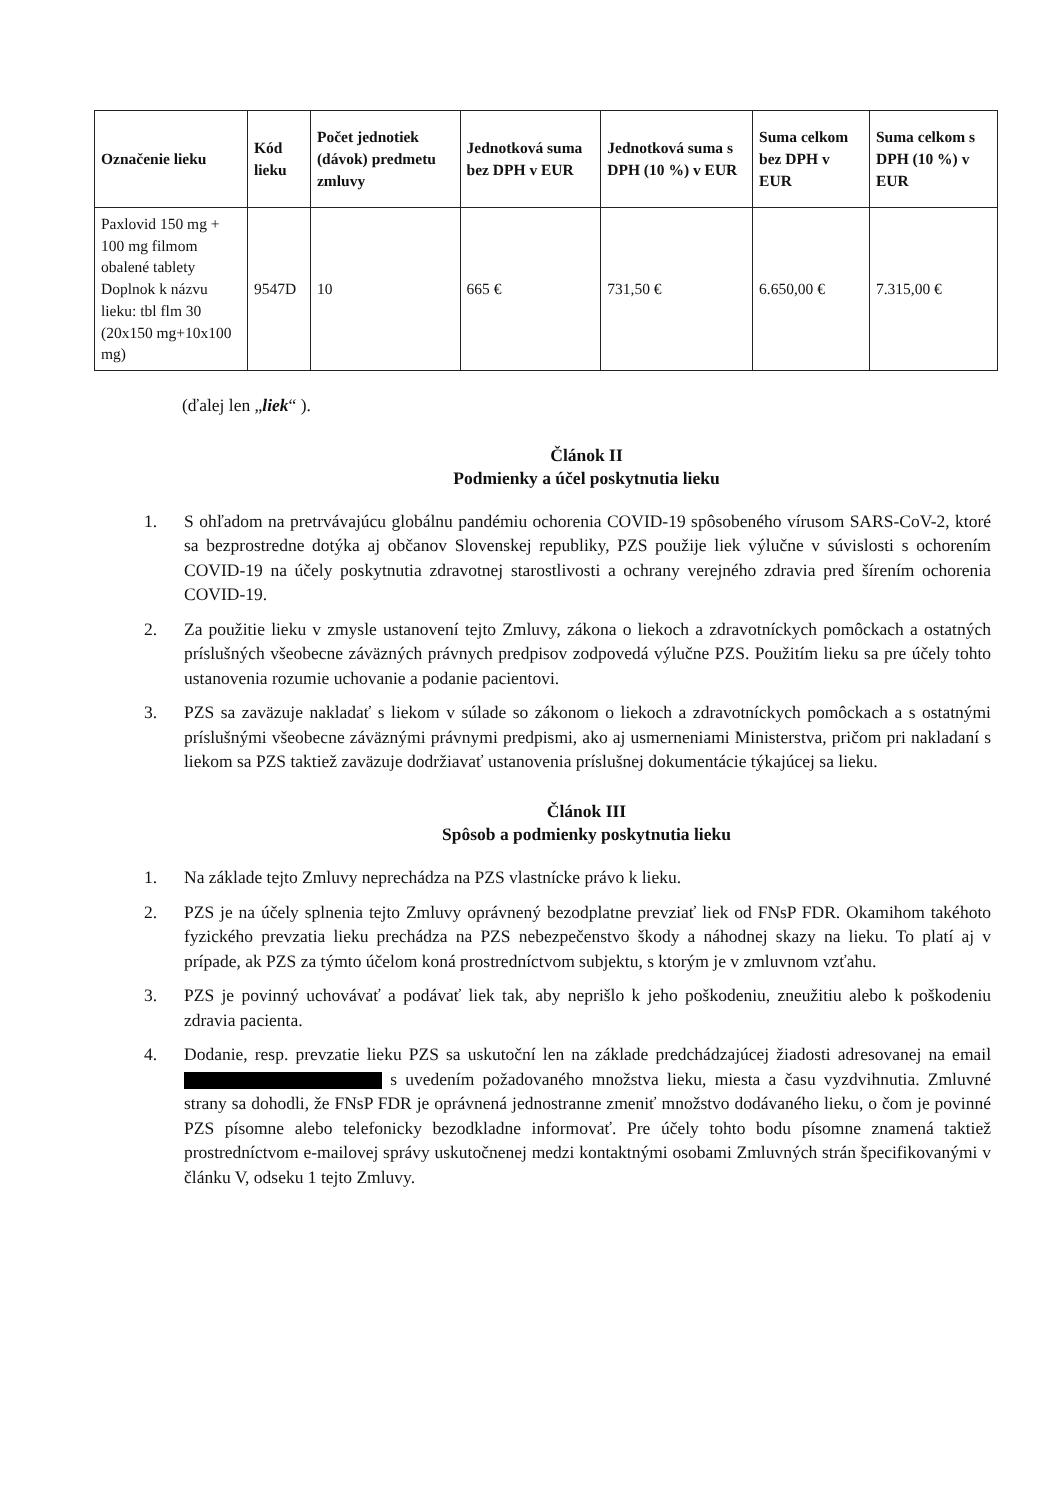| Označenie lieku | Kód lieku | Počet jednotiek (dávok) predmetu zmluvy | Jednotková suma bez DPH v EUR | Jednotková suma s DPH (10 %) v EUR | Suma celkom bez DPH v EUR | Suma celkom s DPH (10 %) v EUR |
| --- | --- | --- | --- | --- | --- | --- |
| Paxlovid 150 mg + 100 mg filmom obalené tablety Doplnok k názvu lieku: tbl flm 30 (20x150 mg+10x100 mg) | 9547D | 10 | 665 € | 731,50 € | 6.650,00 € | 7.315,00 € |
(ďalej len „liek“ ).
Článok II
Podmienky a účel poskytnutia lieku
1. S ohľadom na pretrvávajúcu globálnu pandémiu ochorenia COVID-19 spôsobeného vírusom SARS-CoV-2, ktoré sa bezprostredne dotýka aj občanov Slovenskej republiky, PZS použije liek výlučne v súvislosti s ochorením COVID-19 na účely poskytnutia zdravotnej starostlivosti a ochrany verejného zdravia pred šírením ochorenia COVID-19.
2. Za použitie lieku v zmysle ustanovení tejto Zmluvy, zákona o liekoch a zdravotníckych pomôckach a ostatných príslušných všeobecne záväzných právnych predpisov zodpovedá výlučne PZS. Použitím lieku sa pre účely tohto ustanovenia rozumie uchovanie a podanie pacientovi.
3. PZS sa zaväzuje nakladať s liekom v súlade so zákonom o liekoch a zdravotníckych pomôckach a s ostatnými príslušnými všeobecne záväznými právnymi predpismi, ako aj usmerneniami Ministerstva, pričom pri nakladaní s liekom sa PZS taktiež zaväzuje dodržiavať ustanovenia príslušnej dokumentácie týkajúcej sa lieku.
Článok III
Spôsob a podmienky poskytnutia lieku
1. Na základe tejto Zmluvy neprechádza na PZS vlastnícke právo k lieku.
2. PZS je na účely splnenia tejto Zmluvy oprávnený bezodplatne prevziať liek od FNsP FDR. Okamihom takéhoto fyzického prevzatia lieku prechádza na PZS nebezpečenstvo škody a náhodnej skazy na lieku. To platí aj v prípade, ak PZS za týmto účelom koná prostredníctvom subjektu, s ktorým je v zmluvnom vzťahu.
3. PZS je povinný uchovávať a podávať liek tak, aby neprišlo k jeho poškodeniu, zneužitiu alebo k poškodeniu zdravia pacienta.
4. Dodanie, resp. prevzatie lieku PZS sa uskutoční len na základe predchádzajúcej žiadosti adresovanej na email s uvedením požadovaného množstva lieku, miesta a času vyzdvihnutia. Zmluvné strany sa dohodli, že FNsP FDR je oprávnená jednostranne zmeniť množstvo dodávaného lieku, o čom je povinné PZS písomne alebo telefonicky bezodkladne informovať. Pre účely tohto bodu písomne znamená taktiež prostredníctvom e-mailovej správy uskutočnenej medzi kontaktnými osobami Zmluvných strán špecifikovanými v článku V, odseku 1 tejto Zmluvy.